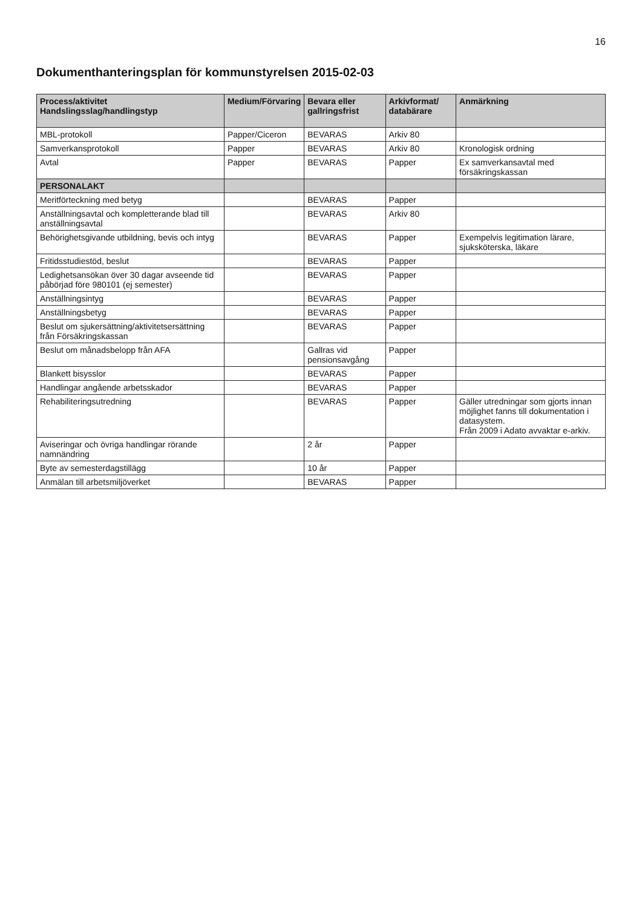16
Dokumenthanteringsplan för kommunstyrelsen 2015-02-03
| Process/aktivitet Handslingsslag/handlingstyp | Medium/Förvaring | Bevara eller gallringsfrist | Arkivformat/ databärare | Anmärkning |
| --- | --- | --- | --- | --- |
| MBL-protokoll | Papper/Ciceron | BEVARAS | Arkiv 80 | |
| Samverkansprotokoll | Papper | BEVARAS | Arkiv 80 | Kronologisk ordning |
| Avtal | Papper | BEVARAS | Papper | Ex samverkansavtal med försäkringskassan |
| PERSONALAKT | | | | |
| Meritförteckning med betyg | | BEVARAS | Papper | |
| Anställningsavtal och kompletterande blad till anställningsavtal | | BEVARAS | Arkiv 80 | |
| Behörighetsgivande utbildning, bevis och intyg | | BEVARAS | Papper | Exempelvis legitimation lärare, sjuksköterska, läkare |
| Fritidsstudiestöd, beslut | | BEVARAS | Papper | |
| Ledighetsansökan över 30 dagar avseende tid påbörjad före 980101 (ej semester) | | BEVARAS | Papper | |
| Anställningsintyg | | BEVARAS | Papper | |
| Anställningsbetyg | | BEVARAS | Papper | |
| Beslut om sjukersättning/aktivitetsersättning från Försäkringskassan | | BEVARAS | Papper | |
| Beslut om månadsbelopp från AFA | | Gallras vid pensionsavgång | Papper | |
| Blankett bisysslor | | BEVARAS | Papper | |
| Handlingar angående arbetsskador | | BEVARAS | Papper | |
| Rehabiliteringsutredning | | BEVARAS | Papper | Gäller utredningar som gjorts innan möjlighet fanns till dokumentation i datasystem. Från 2009 i Adato avvaktar e-arkiv. |
| Aviseringar och övriga handlingar rörande namnändring | | 2 år | Papper | |
| Byte av semesterdagstillägg | | 10 år | Papper | |
| Anmälan till arbetsmiljöverket | | BEVARAS | Papper | |